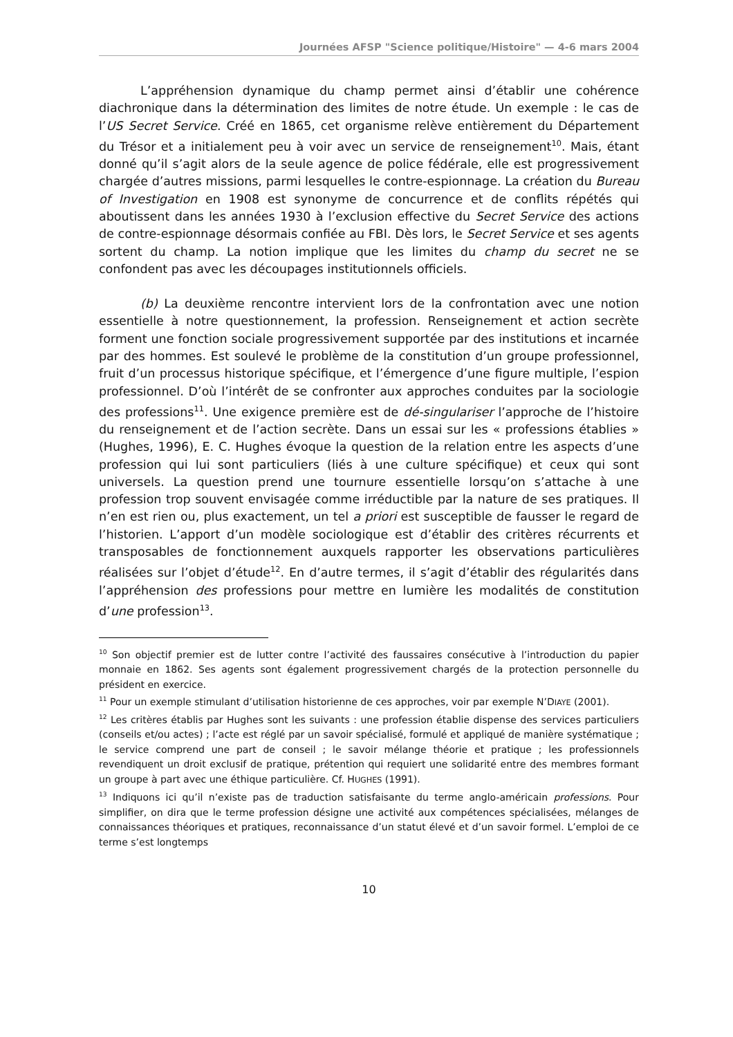Journées AFSP "Science politique/Histoire" — 4-6 mars 2004
L’appréhension dynamique du champ permet ainsi d’établir une cohérence diachronique dans la détermination des limites de notre étude. Un exemple : le cas de l’US Secret Service. Créé en 1865, cet organisme relève entièrement du Département du Trésor et a initialement peu à voir avec un service de renseignement<sup>10</sup>. Mais, étant donné qu’il s’agit alors de la seule agence de police fédérale, elle est progressivement chargée d’autres missions, parmi lesquelles le contre-espionnage. La création du Bureau of Investigation en 1908 est synonyme de concurrence et de conflits répétés qui aboutissent dans les années 1930 à l’exclusion effective du Secret Service des actions de contre-espionnage désormais confiée au FBI. Dès lors, le Secret Service et ses agents sortent du champ. La notion implique que les limites du champ du secret ne se confondent pas avec les découpages institutionnels officiels.
(b) La deuxième rencontre intervient lors de la confrontation avec une notion essentielle à notre questionnement, la profession. Renseignement et action secrète forment une fonction sociale progressivement supportée par des institutions et incarnée par des hommes. Est soulevé le problème de la constitution d’un groupe professionnel, fruit d’un processus historique spécifique, et l’émergence d’une figure multiple, l’espion professionnel. D’où l’intérêt de se confronter aux approches conduites par la sociologie des professions<sup>11</sup>. Une exigence première est de dé-singulariser l’approche de l’histoire du renseignement et de l’action secrète. Dans un essai sur les « professions établies » (Hughes, 1996), E. C. Hughes évoque la question de la relation entre les aspects d’une profession qui lui sont particuliers (liés à une culture spécifique) et ceux qui sont universels. La question prend une tournure essentielle lorsqu’on s’attache à une profession trop souvent envisagée comme irréductible par la nature de ses pratiques. Il n’en est rien ou, plus exactement, un tel a priori est susceptible de fausser le regard de l’historien. L’apport d’un modèle sociologique est d’établir des critères récurrents et transposables de fonctionnement auxquels rapporter les observations particulières réalisées sur l’objet d’étude<sup>12</sup>. En d’autre termes, il s’agit d’établir des régularités dans l’appréhension des professions pour mettre en lumière les modalités de constitution d’une profession<sup>13</sup>.
<sup>10</sup> Son objectif premier est de lutter contre l’activité des faussaires consécutive à l’introduction du papier monnaie en 1862. Ses agents sont également progressivement chargés de la protection personnelle du président en exercice.
<sup>11</sup> Pour un exemple stimulant d’utilisation historienne de ces approches, voir par exemple N’DIAYE (2001).
<sup>12</sup> Les critères établis par Hughes sont les suivants : une profession établie dispense des services particuliers (conseils et/ou actes) ; l’acte est réglé par un savoir spécialisé, formulé et appliqué de manière systématique ; le service comprend une part de conseil ; le savoir mélange théorie et pratique ; les professionnels revendiquent un droit exclusif de pratique, prétention qui requiert une solidarité entre des membres formant un groupe à part avec une éthique particulière. Cf. HUGHES (1991).
<sup>13</sup> Indiquons ici qu’il n’existe pas de traduction satisfaisante du terme anglo-américain professions. Pour simplifier, on dira que le terme profession désigne une activité aux compétences spécialisées, mélanges de connaissances théoriques et pratiques, reconnaissance d’un statut élevé et d’un savoir formel. L’emploi de ce terme s’est longtemps
10